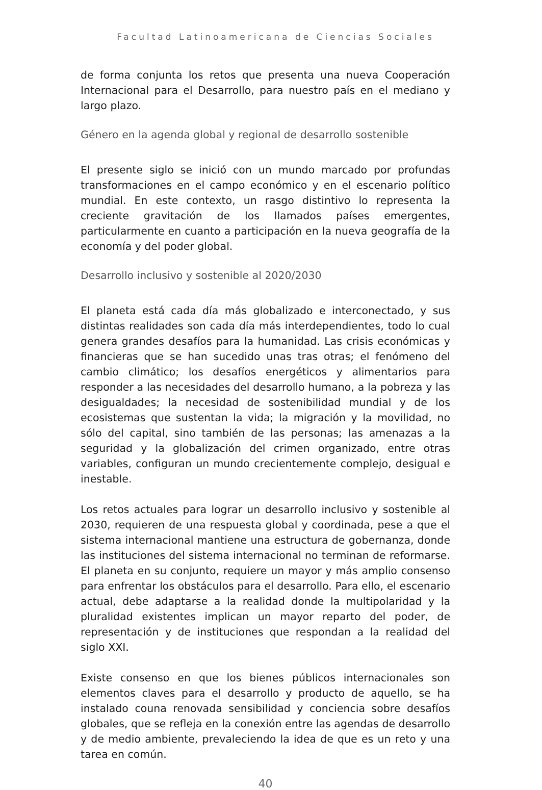Facultad Latinoamericana de Ciencias Sociales
de forma conjunta los retos que presenta una nueva Cooperación Internacional para el Desarrollo, para nuestro país en el mediano y largo plazo.
Género en la agenda global y regional de desarrollo sostenible
El presente siglo se inició con un mundo marcado por profundas transformaciones en el campo económico y en el escenario político mundial. En este contexto, un rasgo distintivo lo representa la creciente gravitación de los llamados países emergentes, particularmente en cuanto a participación en la nueva geografía de la economía y del poder global.
Desarrollo inclusivo y sostenible al 2020/2030
El planeta está cada día más globalizado e interconectado, y sus distintas realidades son cada día más interdependientes, todo lo cual genera grandes desafíos para la humanidad. Las crisis económicas y financieras que se han sucedido unas tras otras; el fenómeno del cambio climático; los desafíos energéticos y alimentarios para responder a las necesidades del desarrollo humano, a la pobreza y las desigualdades; la necesidad de sostenibilidad mundial y de los ecosistemas que sustentan la vida; la migración y la movilidad, no sólo del capital, sino también de las personas; las amenazas a la seguridad y la globalización del crimen organizado, entre otras variables, configuran un mundo crecientemente complejo, desigual e inestable.
Los retos actuales para lograr un desarrollo inclusivo y sostenible al 2030, requieren de una respuesta global y coordinada, pese a que el sistema internacional mantiene una estructura de gobernanza, donde las instituciones del sistema internacional no terminan de reformarse. El planeta en su conjunto, requiere un mayor y más amplio consenso para enfrentar los obstáculos para el desarrollo. Para ello, el escenario actual, debe adaptarse a la realidad donde la multipolaridad y la pluralidad existentes implican un mayor reparto del poder, de representación y de instituciones que respondan a la realidad del siglo XXI.
Existe consenso en que los bienes públicos internacionales son elementos claves para el desarrollo y producto de aquello, se ha instalado couna renovada sensibilidad y conciencia sobre desafíos globales, que se refleja en la conexión entre las agendas de desarrollo y de medio ambiente, prevaleciendo la idea de que es un reto y una tarea en común.
40